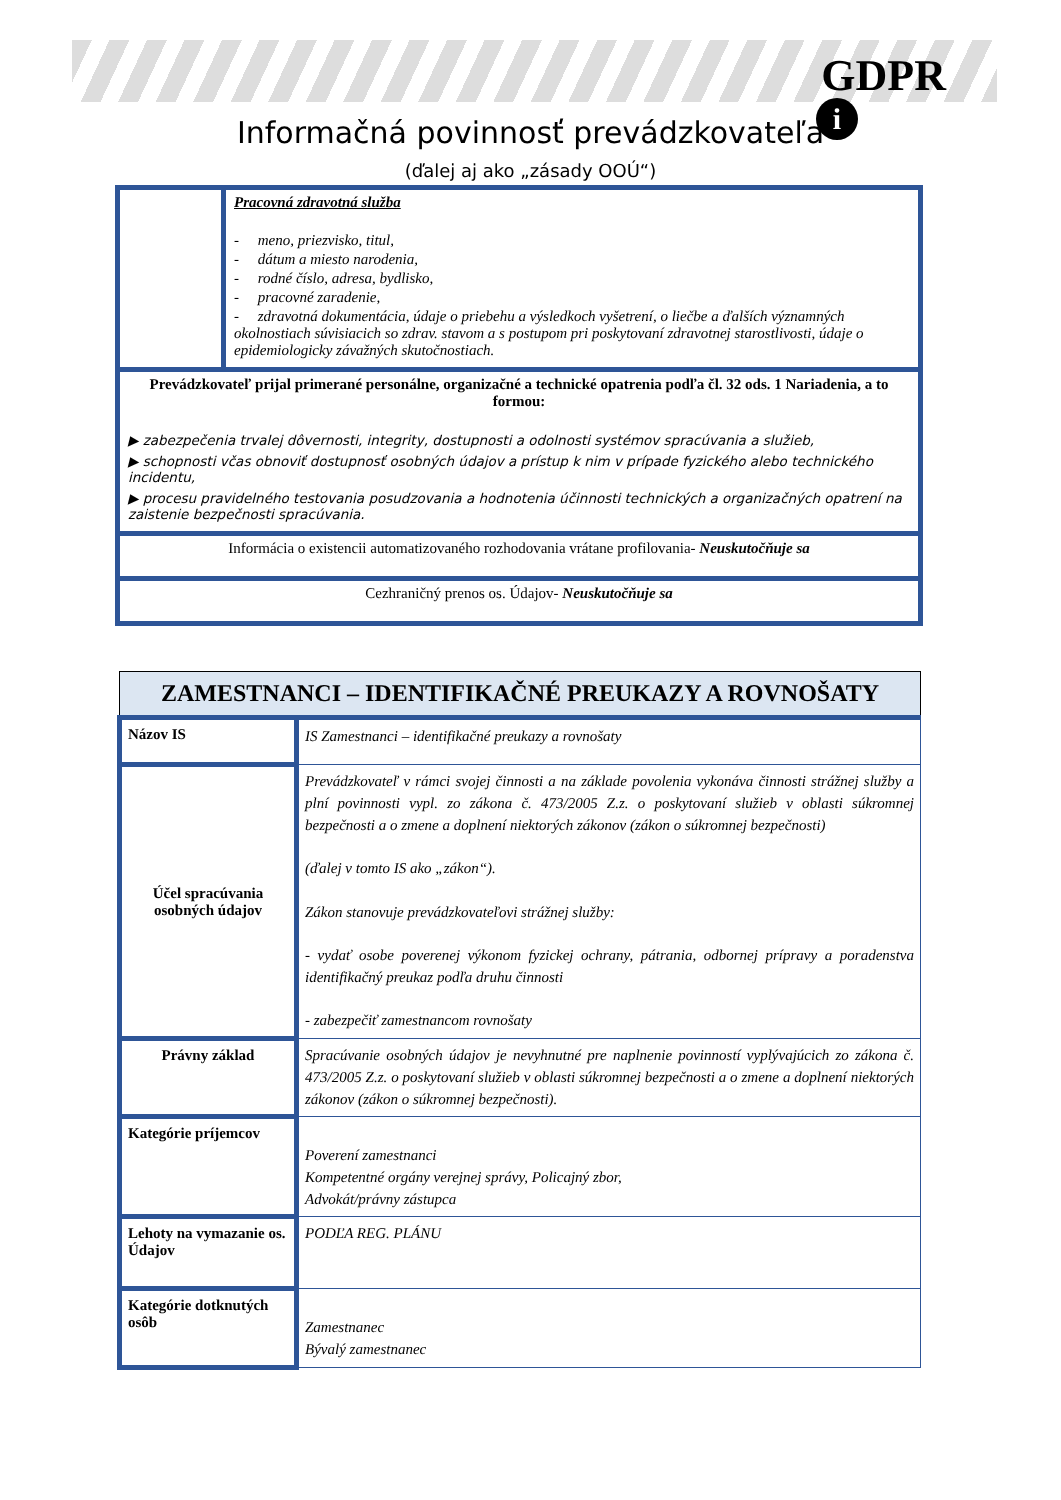GDPR
i
Informačná povinnosť prevádzkovateľa
(ďalej aj ako „zásady OOÚ“)
| | Pracovná zdravotná služba - meno, priezvisko, titul, - dátum a miesto narodenia, - rodné číslo, adresa, bydlisko, - pracovné zaradenie, - zdravotná dokumentácia, údaje o priebehu a výsledkoch vyšetrení, o liečbe a ďalších významných okolnostiach súvisiacich so zdrav. stavom a s postupom pri poskytovaní zdravotnej starostlivosti, údaje o epidemiologicky závažných skutočnostiach. |
| Prevádzkovateľ prijal primerané personálne, organizačné a technické opatrenia podľa čl. 32 ods. 1 Nariadenia, a to formou: ▶ zabezpečenia trvalej dôvernosti, integrity, dostupnosti a odolnosti systémov spracúvania a služieb, ▶ schopnosti včas obnoviť dostupnosť osobných údajov a prístup k nim v prípade fyzického alebo technického incidentu, ▶ procesu pravidelného testovania posudzovania a hodnotenia účinnosti technických a organizačných opatrení na zaistenie bezpečnosti spracúvania. | |
| Informácia o existencii automatizovaného rozhodovania vrátane profilovania- Neuskutočňuje sa | |
| Cezhraničný prenos os. Údajov- Neuskutočňuje sa | |
| ZAMESTNANCI – IDENTIFIKAČNÉ PREUKAZY A ROVNOŠATY | |
| --- | --- |
| Názov IS | IS Zamestnanci – identifikačné preukazy a rovnošaty |
| Účel spracúvania osobných údajov | Prevádzkovateľ v rámci svojej činnosti a na základe povolenia vykonáva činnosti strážnej služby a plní povinnosti vypl. zo zákona č. 473/2005 Z.z. o poskytovaní služieb v oblasti súkromnej bezpečnosti a o zmene a doplnení niektorých zákonov (zákon o súkromnej bezpečnosti) (ďalej v tomto IS ako „zákon“). Zákon stanovuje prevádzkovateľovi strážnej služby: - vydať osobe poverenej výkonom fyzickej ochrany, pátrania, odbornej prípravy a poradenstva identifikačný preukaz podľa druhu činnosti - zabezpečiť zamestnancom rovnošaty |
| Právny základ | Spracúvanie osobných údajov je nevyhnutné pre naplnenie povinností vyplývajúcich zo zákona č. 473/2005 Z.z. o poskytovaní služieb v oblasti súkromnej bezpečnosti a o zmene a doplnení niektorých zákonov (zákon o súkromnej bezpečnosti). |
| Kategórie príjemcov | Poverení zamestnanci Kompetentné orgány verejnej správy, Policajný zbor, Advokát/právny zástupca |
| Lehoty na vymazanie os. Údajov | PODĽA REG. PLÁNU |
| Kategórie dotknutých osôb | Zamestnanec Bývalý zamestnanec |